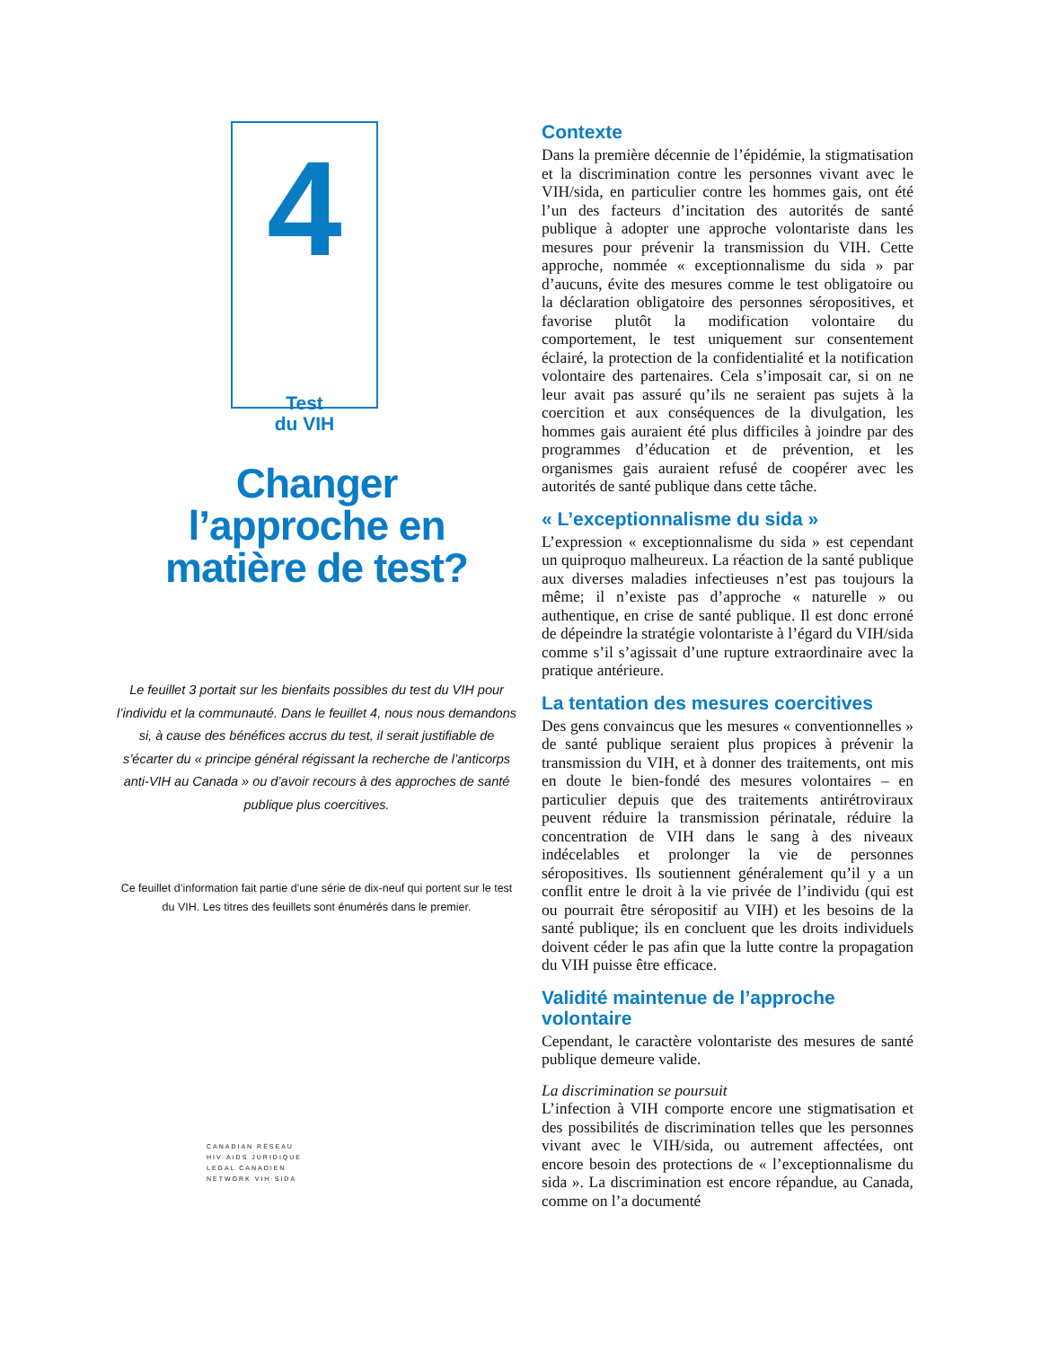4
Test
du VIH
Changer
l’approche en
matière de test?
Le feuillet 3 portait sur les bienfaits possibles du test du VIH pour l’individu et la communauté. Dans le feuillet 4, nous nous demandons si, à cause des bénéfices accrus du test, il serait justifiable de s’écarter du « principe général régissant la recherche de l’anticorps anti-VIH au Canada » ou d’avoir recours à des approches de santé publique plus coercitives.
Ce feuillet d’information fait partie d’une série de dix-neuf qui portent sur le test du VIH. Les titres des feuillets sont énumérés dans le premier.
CANADIAN RÉSEAU
HIV·AIDS JURIDIQUE
LEGAL CANADIEN
NETWORK VIH·SIDA
Contexte
Dans la première décennie de l’épidémie, la stigmatisation et la discrimination contre les personnes vivant avec le VIH/sida, en particulier contre les hommes gais, ont été l’un des facteurs d’incitation des autorités de santé publique à adopter une approche volontariste dans les mesures pour prévenir la transmission du VIH. Cette approche, nommée « exceptionnalisme du sida » par d’aucuns, évite des mesures comme le test obligatoire ou la déclaration obligatoire des personnes séropositives, et favorise plutôt la modification volontaire du comportement, le test uniquement sur consentement éclairé, la protection de la confidentialité et la notification volontaire des partenaires. Cela s’imposait car, si on ne leur avait pas assuré qu’ils ne seraient pas sujets à la coercition et aux conséquences de la divulgation, les hommes gais auraient été plus difficiles à joindre par des programmes d’éducation et de prévention, et les organismes gais auraient refusé de coopérer avec les autorités de santé publique dans cette tâche.
« L’exceptionnalisme du sida »
L’expression « exceptionnalisme du sida » est cependant un quiproquo malheureux. La réaction de la santé publique aux diverses maladies infectieuses n’est pas toujours la même; il n’existe pas d’approche « naturelle » ou authentique, en crise de santé publique. Il est donc erroné de dépeindre la stratégie volontariste à l’égard du VIH/sida comme s’il s’agissait d’une rupture extraordinaire avec la pratique antérieure.
La tentation des mesures coercitives
Des gens convaincus que les mesures « conventionnelles » de santé publique seraient plus propices à prévenir la transmission du VIH, et à donner des traitements, ont mis en doute le bien-fondé des mesures volontaires – en particulier depuis que des traitements antirétroviraux peuvent réduire la transmission périnatale, réduire la concentration de VIH dans le sang à des niveaux indécelables et prolonger la vie de personnes séropositives. Ils soutiennent généralement qu’il y a un conflit entre le droit à la vie privée de l’individu (qui est ou pourrait être séropositif au VIH) et les besoins de la santé publique; ils en concluent que les droits individuels doivent céder le pas afin que la lutte contre la propagation du VIH puisse être efficace.
Validité maintenue de l’approche volontaire
Cependant, le caractère volontariste des mesures de santé publique demeure valide.
La discrimination se poursuit
L’infection à VIH comporte encore une stigmatisation et des possibilités de discrimination telles que les personnes vivant avec le VIH/sida, ou autrement affectées, ont encore besoin des protections de « l’exceptionnalisme du sida ». La discrimination est encore répandue, au Canada, comme on l’a documenté